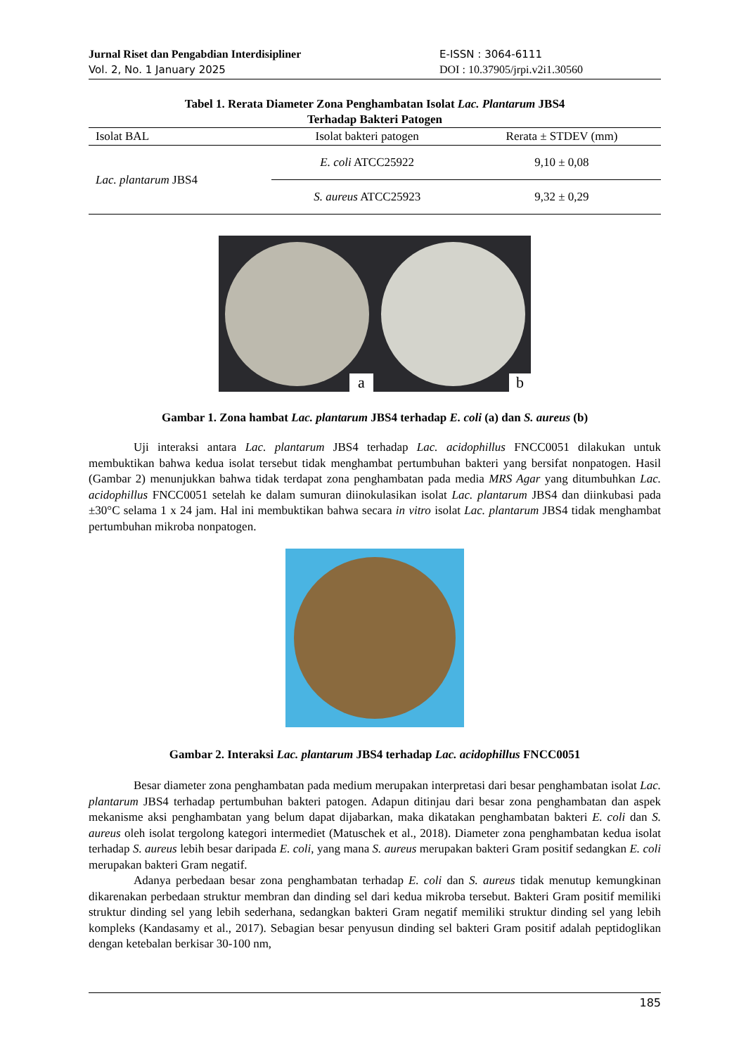Jurnal Riset dan Pengabdian Interdisipliner
Vol. 2, No. 1 January 2025
E-ISSN : 3064-6111
DOI : 10.37905/jrpi.v2i1.30560
Tabel 1. Rerata Diameter Zona Penghambatan Isolat Lac. Plantarum JBS4
Terhadap Bakteri Patogen
| Isolat BAL | Isolat bakteri patogen | Rerata ± STDEV (mm) |
| --- | --- | --- |
| Lac. plantarum JBS4 | E. coli ATCC25922 | 9,10 ± 0,08 |
| | S. aureus ATCC25923 | 9,32 ± 0,29 |
a b
Gambar 1. Zona hambat Lac. plantarum JBS4 terhadap E. coli (a) dan S. aureus (b)
Uji interaksi antara Lac. plantarum JBS4 terhadap Lac. acidophillus FNCC0051 dilakukan untuk membuktikan bahwa kedua isolat tersebut tidak menghambat pertumbuhan bakteri yang bersifat nonpatogen. Hasil (Gambar 2) menunjukkan bahwa tidak terdapat zona penghambatan pada media MRS Agar yang ditumbuhkan Lac. acidophillus FNCC0051 setelah ke dalam sumuran diinokulasikan isolat Lac. plantarum JBS4 dan diinkubasi pada ±30°C selama 1 x 24 jam. Hal ini membuktikan bahwa secara in vitro isolat Lac. plantarum JBS4 tidak menghambat pertumbuhan mikroba nonpatogen.
Gambar 2. Interaksi Lac. plantarum JBS4 terhadap Lac. acidophillus FNCC0051
Besar diameter zona penghambatan pada medium merupakan interpretasi dari besar penghambatan isolat Lac. plantarum JBS4 terhadap pertumbuhan bakteri patogen. Adapun ditinjau dari besar zona penghambatan dan aspek mekanisme aksi penghambatan yang belum dapat dijabarkan, maka dikatakan penghambatan bakteri E. coli dan S. aureus oleh isolat tergolong kategori intermediet (Matuschek et al., 2018). Diameter zona penghambatan kedua isolat terhadap S. aureus lebih besar daripada E. coli, yang mana S. aureus merupakan bakteri Gram positif sedangkan E. coli merupakan bakteri Gram negatif.
Adanya perbedaan besar zona penghambatan terhadap E. coli dan S. aureus tidak menutup kemungkinan dikarenakan perbedaan struktur membran dan dinding sel dari kedua mikroba tersebut. Bakteri Gram positif memiliki struktur dinding sel yang lebih sederhana, sedangkan bakteri Gram negatif memiliki struktur dinding sel yang lebih kompleks (Kandasamy et al., 2017). Sebagian besar penyusun dinding sel bakteri Gram positif adalah peptidoglikan dengan ketebalan berkisar 30-100 nm,
185